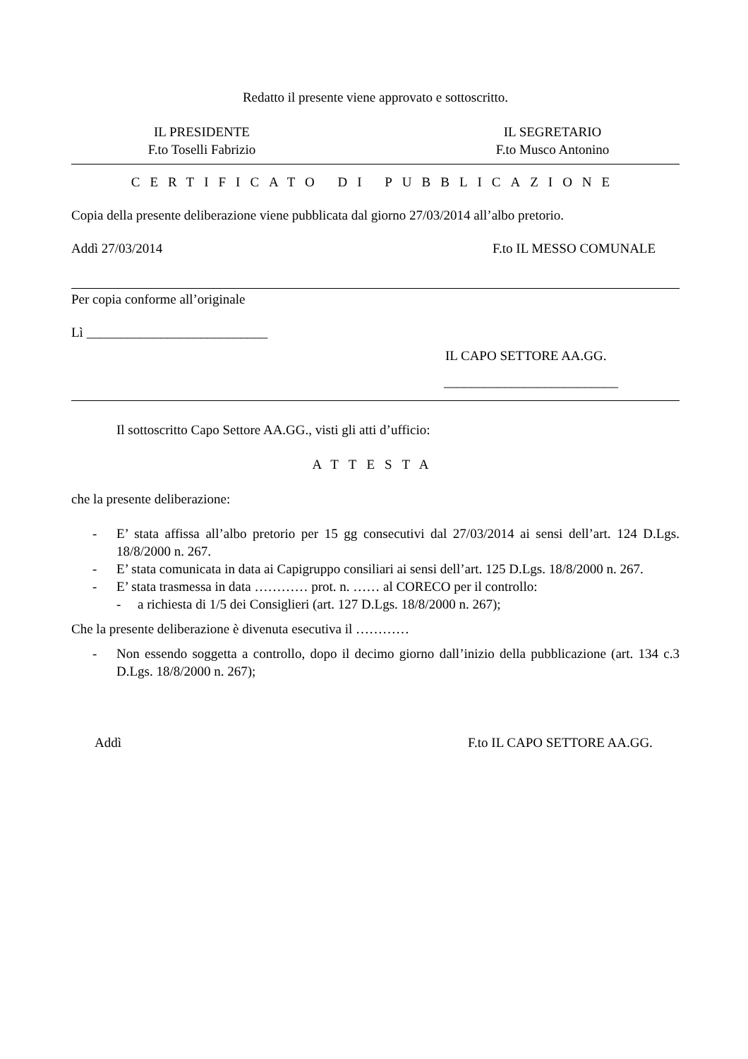Redatto il presente viene approvato e sottoscritto.
IL PRESIDENTE
F.to Toselli Fabrizio
IL SEGRETARIO
F.to Musco Antonino
CERTIFICATO DI PUBBLICAZIONE
Copia della presente deliberazione viene pubblicata dal giorno 27/03/2014 all’albo pretorio.
Addì 27/03/2014 F.to IL MESSO COMUNALE
Per copia conforme all’originale
Lì ___________________________
IL CAPO SETTORE AA.GG.
__________________________
Il sottoscritto Capo Settore AA.GG., visti gli atti d’ufficio:
ATTESTA
che la presente deliberazione:
- E’ stata affissa all’albo pretorio per 15 gg consecutivi dal 27/03/2014 ai sensi dell’art. 124 D.Lgs. 18/8/2000 n. 267.
- E’ stata comunicata in data ai Capigruppo consiliari ai sensi dell’art. 125 D.Lgs. 18/8/2000 n. 267.
- E’ stata trasmessa in data ………… prot. n. …… al CORECO per il controllo:
- a richiesta di 1/5 dei Consiglieri (art. 127 D.Lgs. 18/8/2000 n. 267);
Che la presente deliberazione è divenuta esecutiva il …………
- Non essendo soggetta a controllo, dopo il decimo giorno dall’inizio della pubblicazione (art. 134 c.3 D.Lgs. 18/8/2000 n. 267);
Addì F.to IL CAPO SETTORE AA.GG.